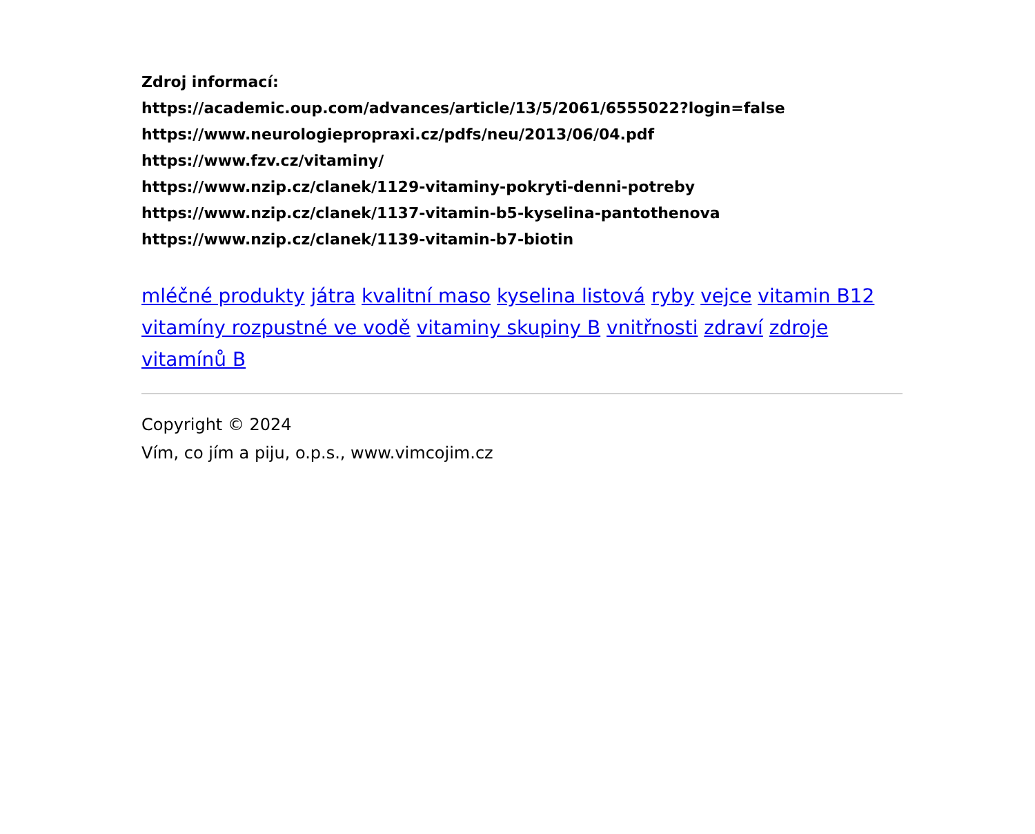Zdroj informací:
https://academic.oup.com/advances/article/13/5/2061/6555022?login=false
https://www.neurologiepropraxi.cz/pdfs/neu/2013/06/04.pdf
https://www.fzv.cz/vitaminy/
https://www.nzip.cz/clanek/1129-vitaminy-pokryti-denni-potreby
https://www.nzip.cz/clanek/1137-vitamin-b5-kyselina-pantothenova
https://www.nzip.cz/clanek/1139-vitamin-b7-biotin
mléčné produkty játra kvalitní maso kyselina listová ryby vejce vitamin B12 vitamíny rozpustné ve vodě vitaminy skupiny B vnitřnosti zdraví zdroje vitamínů B
Copyright © 2024
Vím, co jím a piju, o.p.s., www.vimcojim.cz